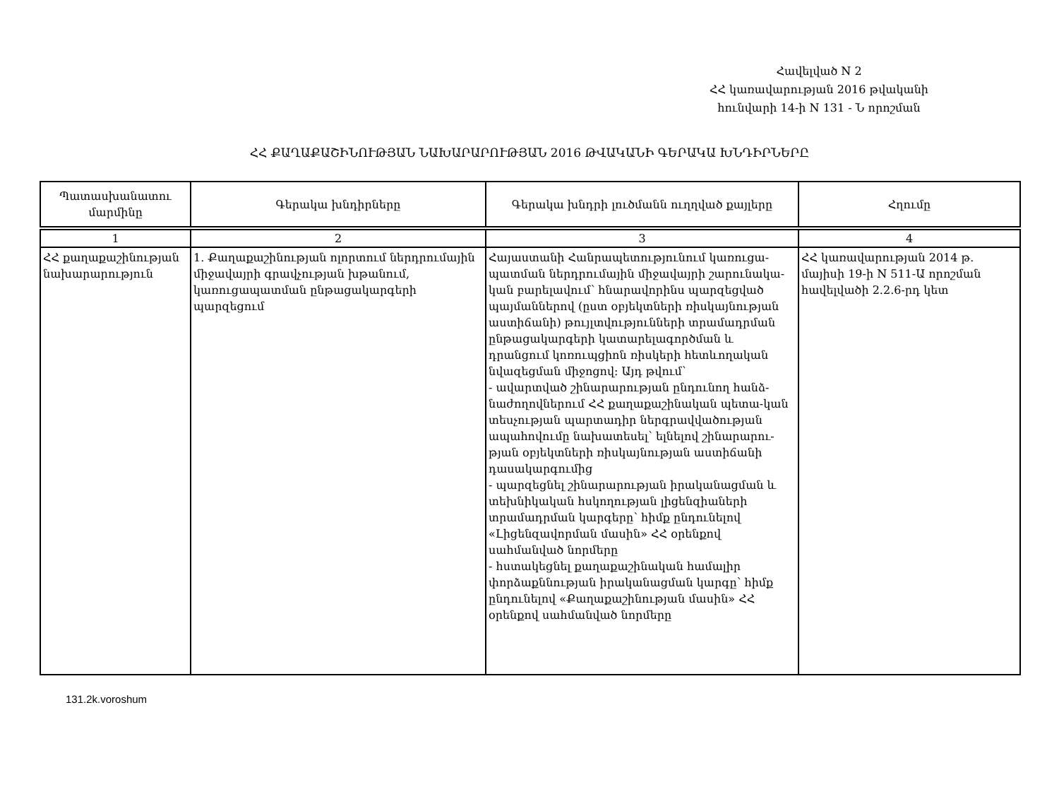Հավելված N 2
ՀՀ կառավարության 2016 թվականի
հունվարի 14-ի N 131 - Ն որոշման
ՀՀ ՔԱՂԱՔԱՇԻՆՈՒԹՅԱՆ ՆԱԽԱՐԱՐՈՒԹՅԱՆ 2016 ԹՎԱԿԱՆԻ ԳԵՐԱԿԱ ԽՆԴԻՐՆԵՐԸ
| Պատասխանատու մարմինը | Գերակա խնդիրները | Գերակա խնդրի լուծմանն ուղղված քայլերը | Հղումը |
| --- | --- | --- | --- |
| 1 | 2 | 3 | 4 |
| ՀՀ քաղաքաշինության նախարարություն | 1. Քաղաքաշինության ոլորտում ներդրումային միջավայրի գրավչության խթանում, կառուցապատման ընթացակարգերի պարզեցում | Հայաստանի Հանրապետությունում կառուցա-պատման ներդրումային միջավայրի շարունակա-կան բարելավում՝ հնարավորինս պարզեցված պայմաններով (ըստ օբյեկտների ռիսկայնության աստիճանի) թույլտվությունների տրամադրման ընթացակարգերի կատարելագործման և դրանցում կոռուպցիոն ռիսկերի հետևողական նվազեցման միջոցով: Այդ թվում՝ - ավարտված շինարարության ընդունող հանձ-նաժողովներում ՀՀ քաղաքաշինական պետա-կան տեսչության պարտադիր ներգրավվածության ապահովումը նախատեսել՝ ելնելով շինարարու-թյան օբյեկտների ռիսկայնության աստիճանի դասակարգումից - պարզեցնել շինարարության իրականացման և տեխնիկական հսկողության լիցենզիաների տրամադրման կարգերը՝ հիմք ընդունելով «Լիցենզավորման մասին» ՀՀ օրենքով սահմանված նորմերը - հստակեցնել քաղաքաշինական համալիր փորձաքննության իրականացման կարգը՝ հիմք ընդունելով «Քաղաքաշինության մասին» ՀՀ օրենքով սահմանված նորմերը | ՀՀ կառավարության 2014 թ. մայիսի 19-ի N 511-Ա որոշման հավելվածի 2.2.6-րդ կետ |
131.2k.voroshum